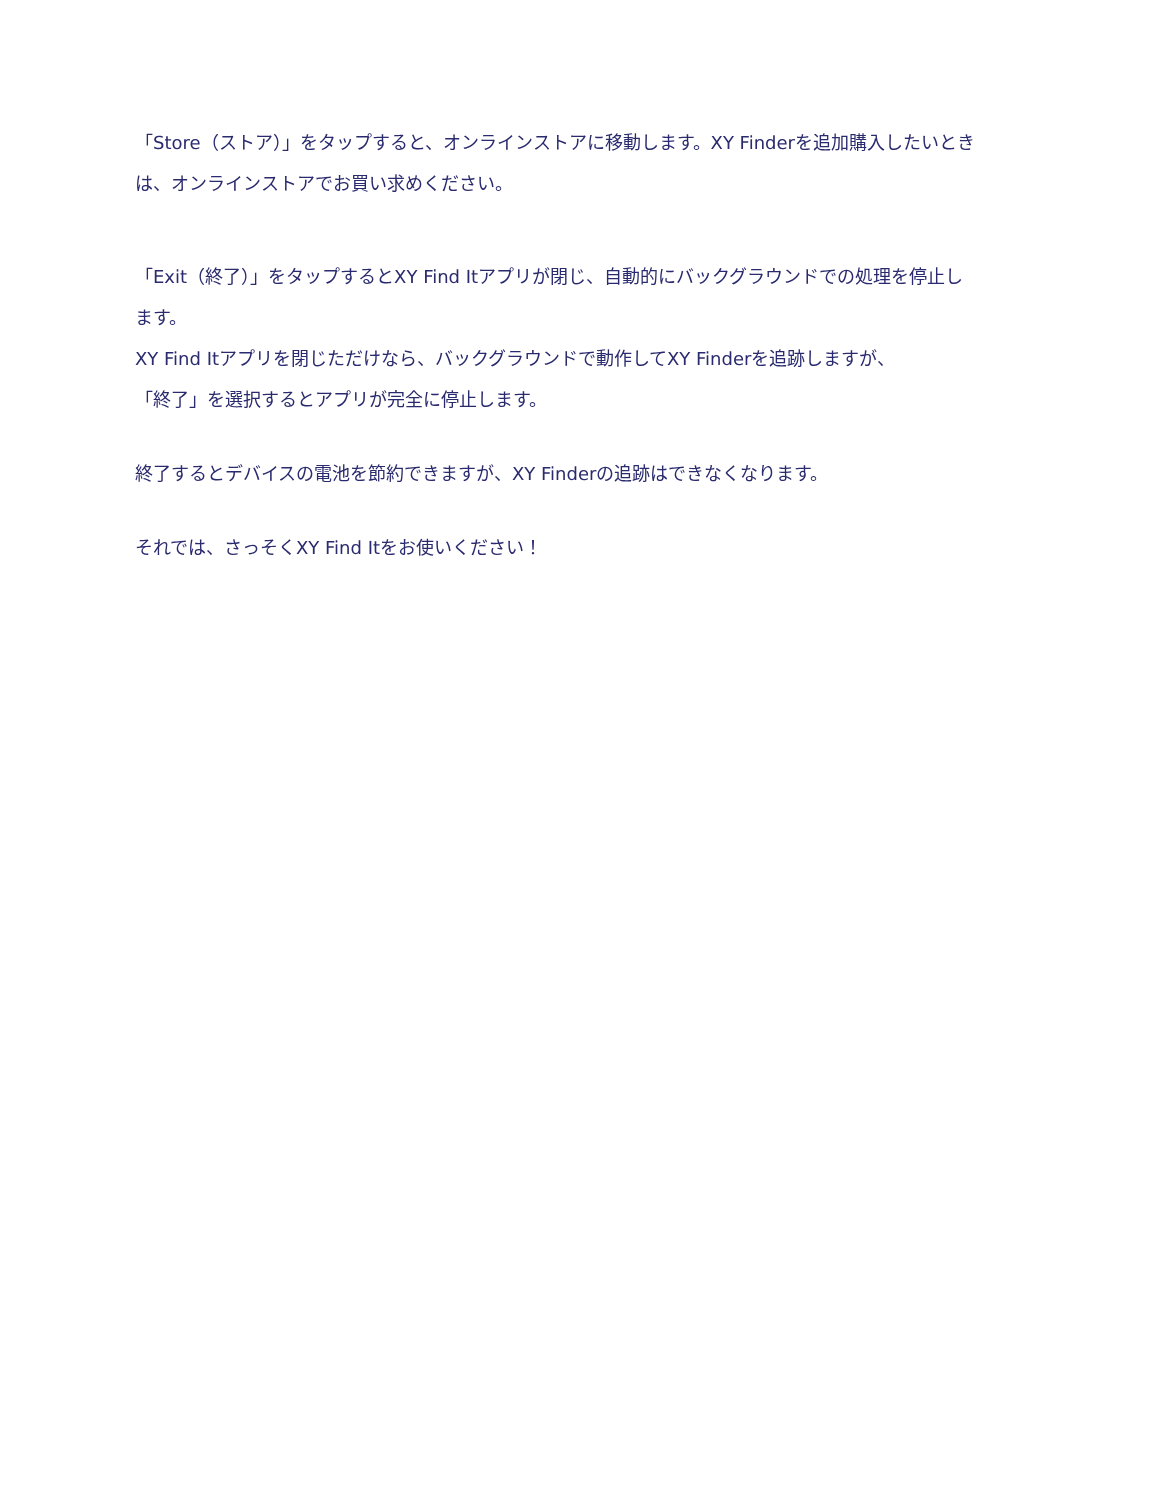「Store（ストア）」をタップすると、オンラインストアに移動します。XY Finderを追加購入したいときは、オンラインストアでお買い求めください。
「Exit（終了）」をタップするとXY Find Itアプリが閉じ、自動的にバックグラウンドでの処理を停止します。
XY Find Itアプリを閉じただけなら、バックグラウンドで動作してXY Finderを追跡しますが、
「終了」を選択するとアプリが完全に停止します。
終了するとデバイスの電池を節約できますが、XY Finderの追跡はできなくなります。
それでは、さっそくXY Find Itをお使いください！